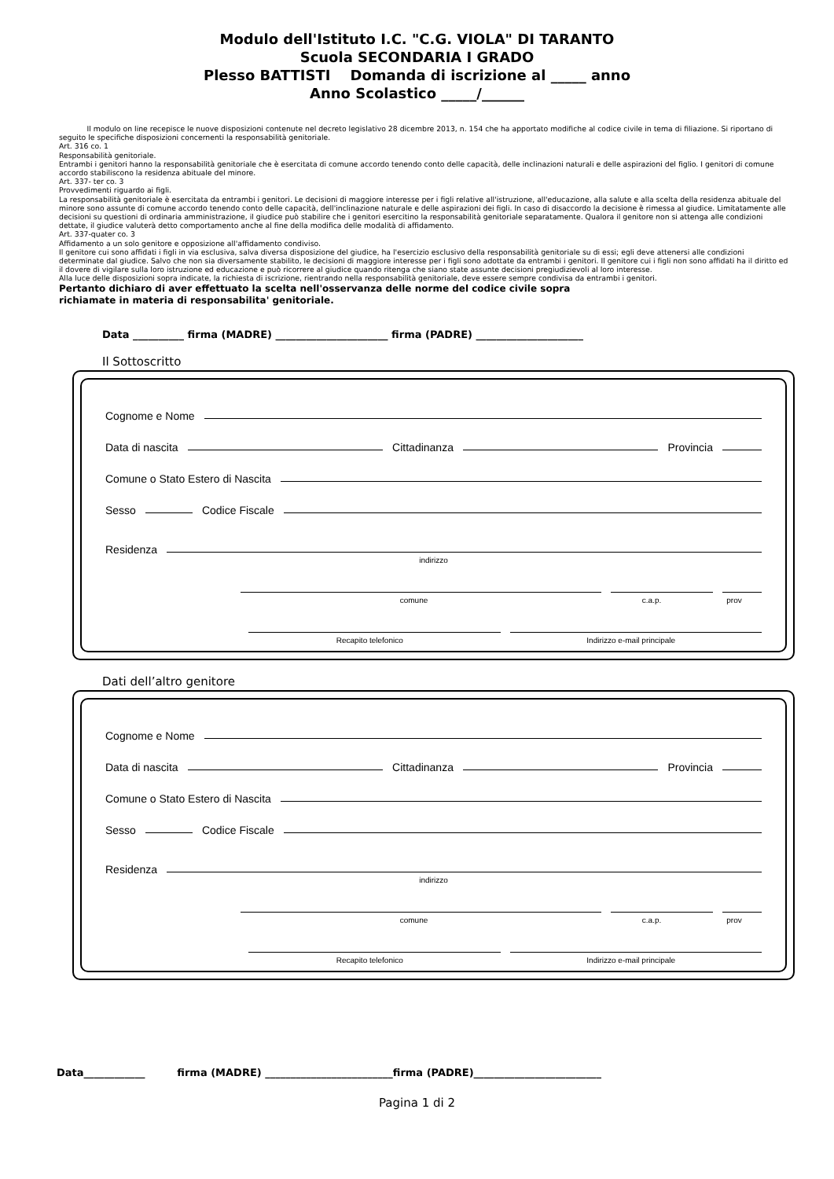Modulo dell'Istituto I.C. "C.G. VIOLA" DI TARANTO
Scuola SECONDARIA I GRADO
Plesso BATTISTI Domanda di iscrizione al _____ anno
Anno Scolastico _____/______
Il modulo on line recepisce le nuove disposizioni contenute nel decreto legislativo 28 dicembre 2013, n. 154 che ha apportato modifiche al codice civile in tema di filiazione. Si riportano di seguito le specifiche disposizioni concernenti la responsabilità genitoriale.
Art. 316 co. 1
Responsabilità genitoriale.
Entrambi i genitori hanno la responsabilità genitoriale che è esercitata di comune accordo tenendo conto delle capacità, delle inclinazioni naturali e delle aspirazioni del figlio. I genitori di comune accordo stabiliscono la residenza abituale del minore.
Art. 337- ter co. 3
Provvedimenti riguardo ai figli.
La responsabilità genitoriale è esercitata da entrambi i genitori. Le decisioni di maggiore interesse per i figli relative all'istruzione, all'educazione, alla salute e alla scelta della residenza abituale del minore sono assunte di comune accordo tenendo conto delle capacità, dell'inclinazione naturale e delle aspirazioni dei figli. In caso di disaccordo la decisione è rimessa al giudice. Limitatamente alle decisioni su questioni di ordinaria amministrazione, il giudice può stabilire che i genitori esercitino la responsabilità genitoriale separatamente. Qualora il genitore non si attenga alle condizioni dettate, il giudice valuterà detto comportamento anche al fine della modifica delle modalità di affidamento.
Art. 337-quater co. 3
Affidamento a un solo genitore e opposizione all'affidamento condiviso.
Il genitore cui sono affidati i figli in via esclusiva, salva diversa disposizione del giudice, ha l'esercizio esclusivo della responsabilità genitoriale su di essi; egli deve attenersi alle condizioni determinate dal giudice. Salvo che non sia diversamente stabilito, le decisioni di maggiore interesse per i figli sono adottate da entrambi i genitori. Il genitore cui i figli non sono affidati ha il diritto ed il dovere di vigilare sulla loro istruzione ed educazione e può ricorrere al giudice quando ritenga che siano state assunte decisioni pregiudizievoli al loro interesse.
Alla luce delle disposizioni sopra indicate, la richiesta di iscrizione, rientrando nella responsabilità genitoriale, deve essere sempre condivisa da entrambi i genitori.
Pertanto dichiaro di aver effettuato la scelta nell'osservanza delle norme del codice civile sopra
richiamate in materia di responsabilita' genitoriale.
Data __________ firma (MADRE) ______________________ firma (PADRE) _____________________
Il Sottoscritto
Cognome e Nome
Data di nascita Cittadinanza Provincia
Comune o Stato Estero di Nascita
Sesso Codice Fiscale
Residenza
indirizzo
comune c.a.p. prov
Recapito telefonico Indirizzo e-mail principale
Dati dell’altro genitore
Cognome e Nome
Data di nascita Cittadinanza Provincia
Comune o Stato Estero di Nascita
Sesso Codice Fiscale
Residenza
indirizzo
comune c.a.p. prov
Recapito telefonico Indirizzo e-mail principale
Data____________ firma (MADRE) _________________________firma (PADRE)_________________________
Pagina 1 di 2